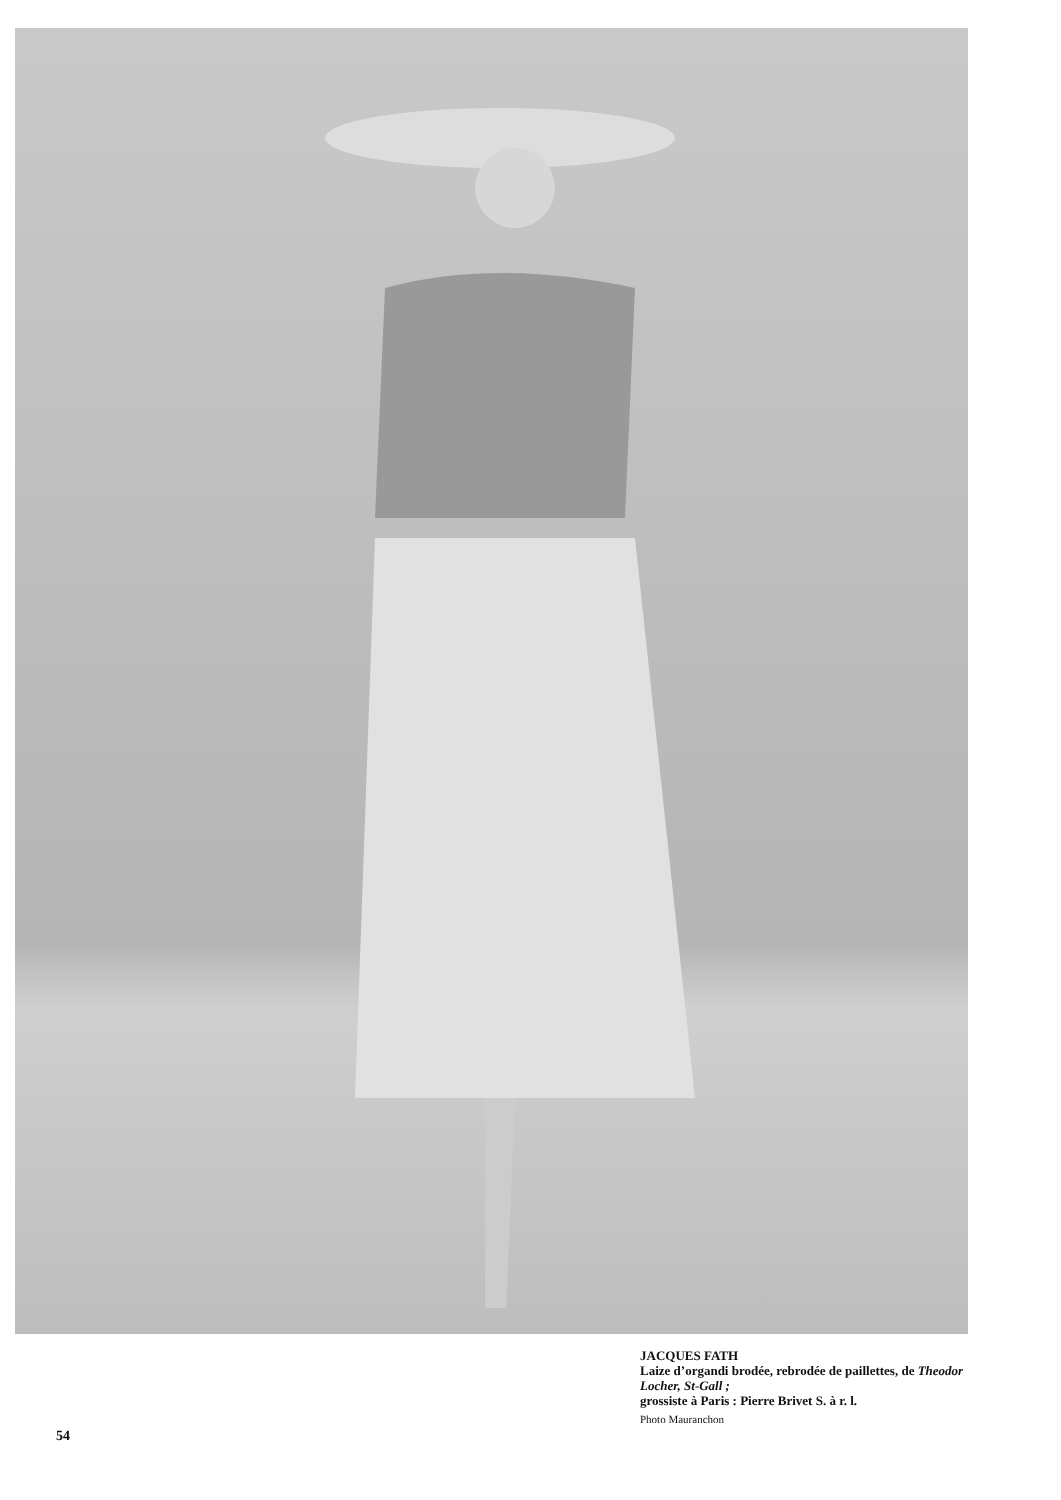JACQUES FATH
Laize d’organdi brodée, rebrodée de paillettes, de Theodor Locher, St-Gall ;
grossiste à Paris : Pierre Brivet S. à r. l.
Photo Mauranchon
54